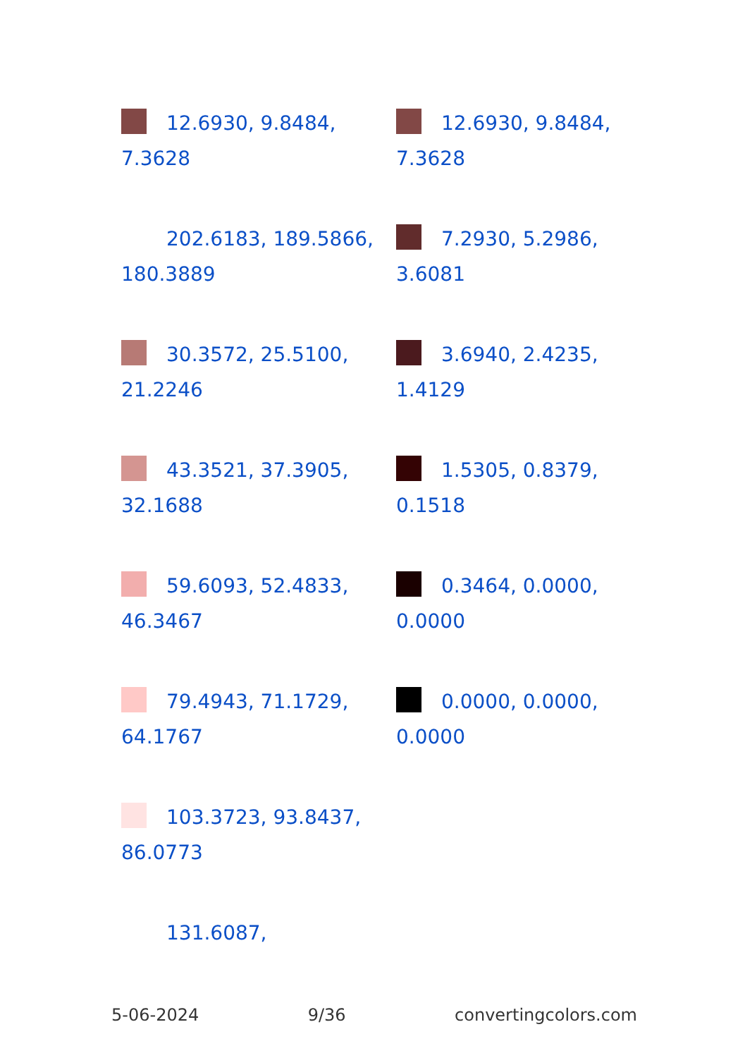12.6930, 9.8484, 7.3628
202.6183, 189.5866, 180.3889
30.3572, 25.5100, 21.2246
43.3521, 37.3905, 32.1688
59.6093, 52.4833, 46.3467
79.4943, 71.1729, 64.1767
103.3723, 93.8437, 86.0773
131.6087,
12.6930, 9.8484, 7.3628
7.2930, 5.2986, 3.6081
3.6940, 2.4235, 1.4129
1.5305, 0.8379, 0.1518
0.3464, 0.0000, 0.0000
0.0000, 0.0000, 0.0000
5-06-2024 9/36 convertingcolors.com